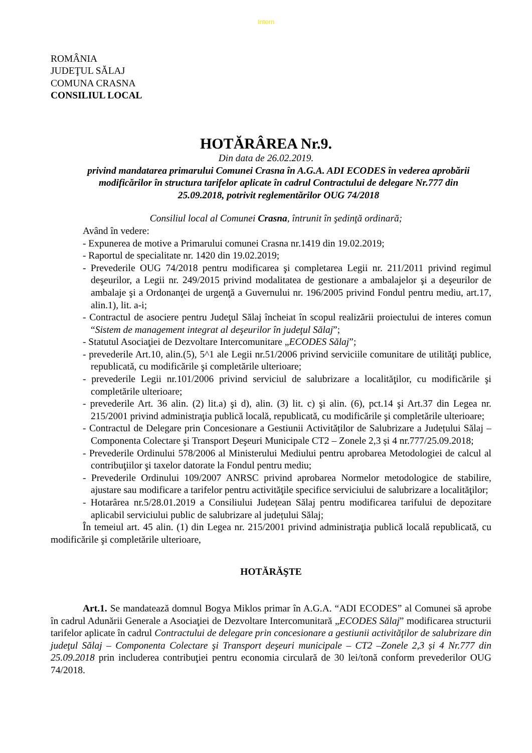Intern
ROMÂNIA
JUDEŢUL SĂLAJ
COMUNA CRASNA
CONSILIUL LOCAL
HOTĂRÂREA Nr.9.
Din data de 26.02.2019.
privind mandatarea primarului Comunei Crasna în A.G.A. ADI ECODES în vederea aprobării modificărilor în structura tarifelor aplicate în cadrul Contractului de delegare Nr.777 din 25.09.2018, potrivit reglementărilor OUG 74/2018
Consiliul local al Comunei Crasna, întrunit în şedinţă ordinară;
Având în vedere:
- Expunerea de motive a Primarului comunei Crasna nr.1419 din 19.02.2019;
- Raportul de specialitate nr. 1420 din 19.02.2019;
- Prevederile OUG 74/2018 pentru modificarea şi completarea Legii nr. 211/2011 privind regimul deşeurilor, a Legii nr. 249/2015 privind modalitatea de gestionare a ambalajelor şi a deşeurilor de ambalaje şi a Ordonanţei de urgenţă a Guvernului nr. 196/2005 privind Fondul pentru mediu, art.17, alin.1), lit. a-i;
- Contractul de asociere pentru Judeţul Sălaj încheiat în scopul realizării proiectului de interes comun “Sistem de management integrat al deşeurilor în judeţul Sălaj”;
- Statutul Asociaţiei de Dezvoltare Intercomunitare „ECODES Sălaj”;
- prevederile Art.10, alin.(5), 5^1 ale Legii nr.51/2006 privind serviciile comunitare de utilităţi publice, republicată, cu modificările şi completările ulterioare;
- prevederile Legii nr.101/2006 privind serviciul de salubrizare a localităţilor, cu modificările şi completările ulterioare;
- prevederile Art. 36 alin. (2) lit.a) şi d), alin. (3) lit. c) şi alin. (6), pct.14 şi Art.37 din Legea nr. 215/2001 privind administraţia publică locală, republicată, cu modificările şi completările ulterioare;
- Contractul de Delegare prin Concesionare a Gestiunii Activităților de Salubrizare a Județului Sălaj – Componenta Colectare şi Transport Deşeuri Municipale CT2 – Zonele 2,3 și 4 nr.777/25.09.2018;
- Prevederile Ordinului 578/2006 al Ministerului Mediului pentru aprobarea Metodologiei de calcul al contribuţiilor şi taxelor datorate la Fondul pentru mediu;
- Prevederile Ordinului 109/2007 ANRSC privind aprobarea Normelor metodologice de stabilire, ajustare sau modificare a tarifelor pentru activităţile specifice serviciului de salubrizare a localităţilor;
- Hotarârea nr.5/28.01.2019 a Consiliului Județean Sălaj pentru modificarea tarifului de depozitare aplicabil serviciului public de salubrizare al județului Sălaj;
În temeiul art. 45 alin. (1) din Legea nr. 215/2001 privind administraţia publică locală republicată, cu modificările şi completările ulterioare,
HOTĂRĂŞTE
Art.1. Se mandatează domnul Bogya Miklos primar în A.G.A. “ADI ECODES” al Comunei să aprobe în cadrul Adunării Generale a Asociaţiei de Dezvoltare Intercomunitară „ECODES Sălaj” modificarea structurii tarifelor aplicate în cadrul Contractului de delegare prin concesionare a gestiunii activităţilor de salubrizare din judeţul Sălaj – Componenta Colectare şi Transport deşeuri municipale – CT2 –Zonele 2,3 și 4 Nr.777 din 25.09.2018 prin includerea contribuţiei pentru economia circulară de 30 lei/tonă conform prevederilor OUG 74/2018.